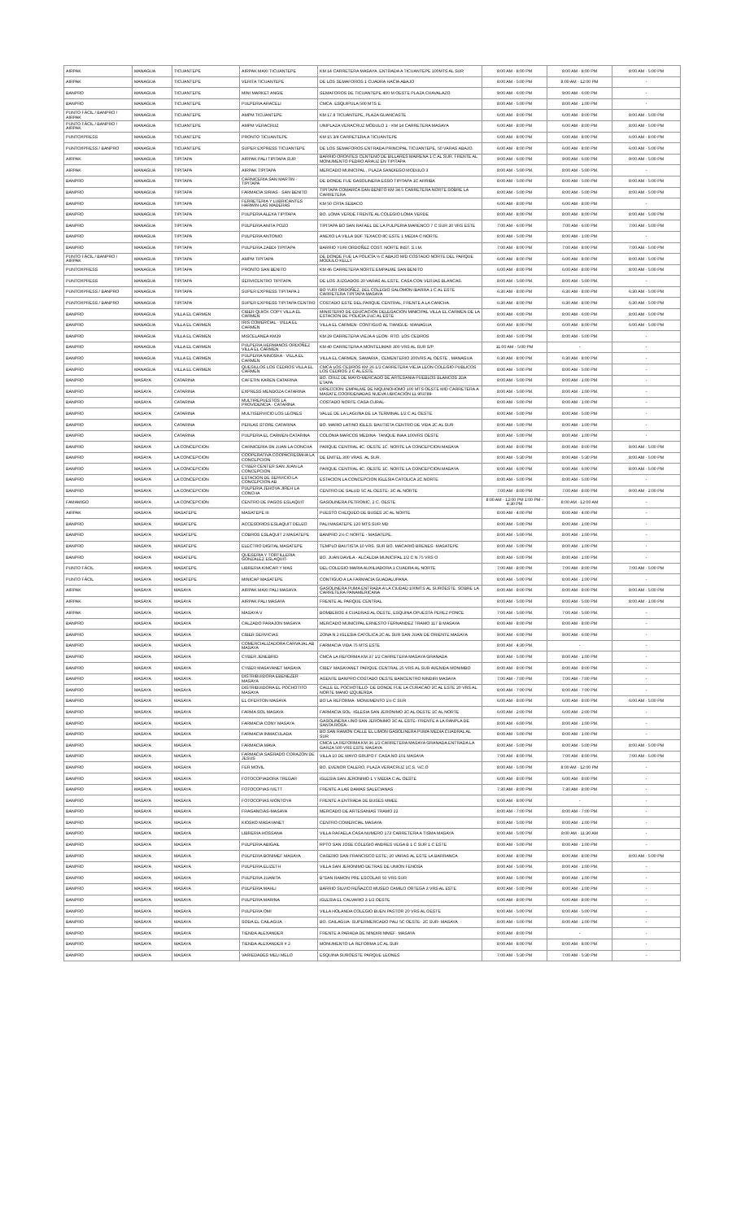| AIRPAK | MANAGUA | TICUANTEPE | AIRPAK MAXI TICUANTEPE | KM 14 CARRETERA MASAYA. ENTRADA A TICUANTEPE 100MTS AL SUR | 8:00 AM - 8:00 PM | 8:00 AM - 8:00 PM | 8:00 AM - 5:00 PM |
| AIRPAK | MANAGUA | TICUANTEPE | VERITA TICUANTEPE | DE LOS SEMAFOROS 1 CUADRA HACIA ABAJO | 8:00 AM - 5:00 PM | 8:00 AM - 12:00 PM | - |
| BANPRO | MANAGUA | TICUANTEPE | MINI MARKET ANGIE | SEMAFOROS DE TICUANTEPE 400 M OESTE PLAZA CHAVALAZO | 9:00 AM - 6:00 PM | 9:00 AM - 6:00 PM | - |
| BANPRO | MANAGUA | TICUANTEPE | PULPERIA ARACELI | CMCA. ESQUIPULA 500 MTS E. | 8:00 AM - 5:00 PM | 8:00 AM - 1:00 PM | - |
| PUNTO FÁCIL / BANPRO / AIRPAK | MANAGUA | TICUANTEPE | AMPM TICUANTEPE | KM 17.8 TICUANTEPE, PLAZA GUANCASTE | 6:00 AM - 8:00 PM | 6:00 AM - 8:00 PM | 8:00 AM - 5:00 PM |
| PUNTO FÁCIL / BANPRO / AIRPAK | MANAGUA | TICUANTEPE | AMPM VERACRUZ | UNIPLAZA VERACRUZ MÓDULO 1 - KM 14 CARRETERA MASAYA | 6:00 AM - 8:00 PM | 6:00 AM - 8:00 PM | 8:00 AM - 5:00 PM |
| PUNTOXPRESS | MANAGUA | TICUANTEPE | PRONTO TICUANTEPE | KM 15 3/4 CARRETERA A TICUANTEPE | 6:00 AM - 8:00 PM | 6:00 AM - 8:00 PM | 6:00 AM - 8:00 PM |
| PUNTOXPRESS / BANPRO | MANAGUA | TICUANTEPE | SUPER EXPRESS TICUANTEPE | DE LOS SEMAFOROS ENTRADA PRINCIPAL TICUANTEPE, 50 VARAS ABAJO. | 6:00 AM - 8:00 PM | 6:00 AM - 8:00 PM | 6:00 AM - 5:00 PM |
| AIRPAK | MANAGUA | TIPITAPA | AIRPAK PALI TIPITAPA SUR | BARRIO ORONTES CENTENO DE BILLARES MAIRENA 1 C AL SUR, FRENTE AL MONUMENTO PEDRO ARAUZ EN TIPITAPA | 9:00 AM - 6:00 PM | 9:00 AM - 6:00 PM | 9:00 AM - 5:00 PM |
| AIRPAK | MANAGUA | TIPITAPA | AIRPAK TIPITAPA | MERCADO MUNICIPAL , PLAZA SANDIEGO MODULO 3 | 8:00 AM - 5:00 PM | 8:00 AM - 5:00 PM | - |
| BANPRO | MANAGUA | TIPITAPA | CARNICERIA SAN MARTIN - TIPITAPA | DE DONDE FUE GASOLINERA ESSO TIPITAPA 1C ARRIBA | 8:00 AM - 5:00 PM | 8:00 AM - 5:00 PM | 8:00 AM - 5:00 PM |
| BANPRO | MANAGUA | TIPITAPA | FARMACIA SIRIAS - SAN BENITO | TIPITAPA COMARCA SAN BENITO KM 34.5 CARRETERA NORTE SOBRE LA CARRETERA | 8:00 AM - 5:00 PM | 8:00 AM - 5:00 PM | 8:00 AM - 5:00 PM |
| BANPRO | MANAGUA | TIPITAPA | FERRETERIA Y LUBRICANTES HARWIN-LAS MADERAS | KM 50 CRTA SEBACO | 6:00 AM - 8:00 PM | 6:00 AM - 8:00 PM | - |
| BANPRO | MANAGUA | TIPITAPA | PULPERIA ALEXA TIPITAPA | BO. LOMA VERDE FRENTE AL COLEGIO LOMA VERDE | 8:00 AM - 8:00 PM | 8:00 AM - 8:00 PM | 8:00 AM - 5:00 PM |
| BANPRO | MANAGUA | TIPITAPA | PULPERIA ANITA POZO | TIPITAPA BO SAN RAFAEL DE LA PULPERIA MARENCO 7 C SUR 20 VRS ESTE | 7:00 AM - 6:00 PM | 7:00 AM - 6:00 PM | 7:00 AM - 5:00 PM |
| BANPRO | MANAGUA | TIPITAPA | PULPERIA ANTONIO | ANEXO LA VILLA DDF TEXACO 8C ESTE 1 MEDIA C NORTE | 8:00 AM - 5:00 PM | 8:00 AM - 1:00 PM | - |
| BANPRO | MANAGUA | TIPITAPA | PULPERIA ZABDI-TIPITAPA | BARRIO YURI ORDOÑEZ COST. NORTE INST. S.I.M. | 7:00 AM - 8:00 PM | 7:00 AM - 8:00 PM | 7:00 AM - 5:00 PM |
| PUNTO FÁCIL / BANPRO / AIRPAK | MANAGUA | TIPITAPA | AMPM TIPITAPA | DE DONDE FUE LA POLICÍA ½ C ABAJO M/D COSTADO NORTE DEL PARQUE MODULO KELLY | 6:00 AM - 8:00 PM | 6:00 AM - 8:00 PM | 8:00 AM - 5:00 PM |
| PUNTOXPRESS | MANAGUA | TIPITAPA | PRONTO SAN BENITO | KM 46 CARRETERA NORTE EMPALME SAN BENITO | 6:00 AM - 8:00 PM | 6:00 AM - 8:00 PM | 8:00 AM - 5:00 PM |
| PUNTOXPRESS | MANAGUA | TIPITAPA | SERVICENTRO TIPITAPA | DE LOS JUZGADOS 20 VARAS AL ESTE, CASA CON VERJAS BLANCAS. | 8:00 AM - 5:00 PM | 8:00 AM - 5:00 PM | - |
| PUNTOXPRESS / BANPRO | MANAGUA | TIPITAPA | SUPER EXPRESS TIPITAPA 2 | BO YURI ORDOÑEZ, DEL COLEGIO SALOMON IBARRA 1 C AL ESTE CARRETERA TIPITAPA MASAYA | 6:30 AM - 8:00 PM | 6:30 AM - 8:00 PM | 6:30 AM - 5:00 PM |
| PUNTOXPRESS / BANPRO | MANAGUA | TIPITAPA | SUPER EXPRESS TIPITAPA CENTRO | COSTADO ESTE DEL PARQUE CENTRAL, FRENTE A LA CANCHA. | 6:30 AM - 8:00 PM | 6:30 AM - 8:00 PM | 6:30 AM - 5:00 PM |
| BANPRO | MANAGUA | VILLA EL CARMEN | CIBER QUICK COPY VILLA EL CARMEN | MINISTERIO DE EDUCACION DELEGACION MINICIPAL VILLA EL CARMEN DE LA ESTACION DE POLICIA 1½C AL ESTE | 8:00 AM - 6:00 PM | 8:00 AM - 6:00 PM | 8:00 AM - 5:00 PM |
| BANPRO | MANAGUA | VILLA EL CARMEN | IRIS COMERCIAL - VILLA EL CARMEN | VILLA EL CARMEN- CONTIGUO AL TIANGUE- MANAGUA | 6:00 AM - 8:00 PM | 6:00 AM - 8:00 PM | 6:00 AM - 5:00 PM |
| BANPRO | MANAGUA | VILLA EL CARMEN | MISCELANEA KM29 | KM 29 CARRETERA VIEJA A LEON- RTO. LOS CEDROS | 8:00 AM - 5:00 PM | 8:00 AM - 5:00 PM | - |
| BANPRO | MANAGUA | VILLA EL CARMEN | PULPERIA HERMANOS ORDOÑEZ VILLA EL CARMEN | KM 40 CARRETERA A MONTELIMAR 300 VRS AL SUR S/P | 11:00 AM - 5:00 PM | - | - |
| BANPRO | MANAGUA | VILLA EL CARMEN | PULPERIA NINOSKA - VILLA EL CARMEN | VILLA EL CARMEN, SAMARIA , CEMENTERIO 200VRS AL OESTE , MANAGUA | 6:30 AM - 8:00 PM | 6:30 AM - 8:00 PM | - |
| BANPRO | MANAGUA | VILLA EL CARMEN | QUESILLOS LOS CEDROS VILLA EL CARMEN | CMCA LOS CEDROS KM 26 1/2 CARRETERA VIEJA LEON COLEGIO PUBLICOS LOS CEDROS 2 C AL ESTE | 8:00 AM - 5:00 PM | 8:00 AM - 5:00 PM | - |
| BANPRO | MASAYA | CATARINA | CAFETIN KAREN CATARINA | BO. CRUZ DE MAYO-MERCADO DE ARTESANIA PUEBLOS BLANCOS 2DA ETAPA | 8:00 AM - 5:00 PM | 8:00 AM - 1:00 PM | - |
| BANPRO | MASAYA | CATARINA | EXPRESS MENDOZA CATARINA | DIRECCION: EMPALME DE NIQUINOHOMO 100 MTS OESTE M/D CARRETERA A MASATE.COORDENADAS NUEVA UBICACIÓN 11.903789- | 8:00 AM - 5:00 PM | 8:00 AM - 1:00 PM | - |
| BANPRO | MASAYA | CATARINA | MULTIREPUESTOS LA PROVIDENCIA - CATARINA | COSTADO NORTE CASA CURAL- | 8:00 AM - 5:00 PM | 8:00 AM - 1:00 PM | - |
| BANPRO | MASAYA | CATARINA | MULTISERVICIO LOS LEONES | VALLE DE LA LAGUNA DE LA TERMINAL 1/2 C AL OESTE. | 8:00 AM - 5:00 PM | 8:00 AM - 5:00 PM | - |
| BANPRO | MASAYA | CATARINA | PERLAS STORE CATARINA | BO. MARIO LATINO IGLES. BAUTISTA CENTRO DE VIDA 2C AL SUR | 8:00 AM - 5:00 PM | 8:00 AM - 1:00 PM | - |
| BANPRO | MASAYA | CATARINA | PULPERIA EL CARMEN-CATARINA | COLONIA MARCOS MEDINA- TANQUE INAA 100VRS OESTE | 8:00 AM - 5:00 PM | 8:00 AM - 1:00 PM | - |
| BANPRO | MASAYA | LA CONCEPCION | CARNICERIA SN JUAN LA CONCHA | PARQUE CENTRAL 4C. OESTE 1C. NORTE LA CONCEPCION MASAYA | 8:00 AM - 8:00 PM | 8:00 AM - 8:00 PM | 8:00 AM - 5:00 PM |
| BANPRO | MASAYA | LA CONCEPCION | COOPERATIVA COOPACRESMHA LA CONCEPCION | DE ENITEL 300 VRAS. AL SUR. | 8:00 AM - 5:30 PM | 8:00 AM - 5:30 PM | 8:00 AM - 5:00 PM |
| BANPRO | MASAYA | LA CONCEPCION | CYBER CENTER SAN JUAN LA CONCEPCION | PARQUE CENTRAL 4C. OESTE 1C. NORTE LA CONCEPCION MASAYA | 8:00 AM - 6:00 PM | 8:00 AM - 6:00 PM | 8:00 AM - 5:00 PM |
| BANPRO | MASAYA | LA CONCEPCION | ESTACION DE SERVICIO LA CONCEPCION AB | ESTACION LA CONCEPCION IGLESIA CATOLICA 2C.NORTE | 8:00 AM - 5:00 PM | 8:00 AM - 5:00 PM | - |
| BANPRO | MASAYA | LA CONCEPCION | PULPERIA JEHOVA JIREH LA CONCHA | CENTRO DE SALUD 5C AL OESTE- 3C AL NORTE | 7:00 AM - 8:00 PM | 7:00 AM - 8:00 PM | 9:00 AM - 2:00 PM |
| FAMAMIGO | MASAYA | LA CONCEPCION | CENTRO DE PAGOS ESLAQUIT | GASOLINERA PETRONIC, 2 C. OESTE | 8:00 AM - 12:00 PM 1:00 PM - 4:30 PM | 8:00 AM - 12:00 AM | - |
| AIRPAK | MASAYA | MASATEPE | MASATEPE III | PUESTO CHEQUEO DE BUSES 2C AL NORTE | 8:00 AM - 4:00 PM | 8:00 AM - 4:00 PM | - |
| BANPRO | MASAYA | MASATEPE | ACCESORIOS ESLAQUIT DELEO | PALI MASATEPE 120 MTS SUR MD | 8:00 AM - 5:00 PM | 8:00 AM - 1:00 PM | - |
| BANPRO | MASAYA | MASATEPE | COBROS ESLAQUIT 2 MASATEPE | BANPRO 2½ C NORTE - MASATEPE. | 8:00 AM - 5:00 PM | 8:00 AM - 1:00 PM | - |
| BANPRO | MASAYA | MASATEPE | ELECTRO DIGITAL MASATEPE | TEMPLO BAUTISTA 10 VRS. SUR BO. MACARIO BRENES- MASATEPE | 8:00 AM - 5:00 PM | 8:00 AM - 1:00 PM | - |
| BANPRO | MASAYA | MASATEPE | QUESERIA Y TORTILLERIA GONZALEZ ESLAQUIT- | BO. JUAN DAVILA - ALCALDIA MUNICIPAL 1/2 C N 75 VRS O | 8:00 AM - 5:00 PM | 8:00 AM - 1:00 PM | - |
| PUNTO FÁCIL | MASAYA | MASATEPE | LIBRERIA KIMCAR Y MAS | DEL COLEGIO MARIA AUXILIADORA 1 CUADRA AL NORTE | 7:00 AM - 8:00 PM | 7:00 AM - 8:00 PM | 7:00 AM - 5:00 PM |
| PUNTO FÁCIL | MASAYA | MASATEPE | MINICAP MASATEPE | CONTIGUO A LA FARMACIA GUADALUPANA | 8:00 AM - 5:00 PM | 8:00 AM - 1:00 PM | - |
| AIRPAK | MASAYA | MASAYA | AIRPAK MAXI PALI MASAYA | GASOLINERA PUMA ENTRADA A LA CIUDAD 100MTS AL SUROESTE. SOBRE LA CARRETERA PANAMERICANA | 8:00 AM - 8:00 PM | 8:00 AM - 8:00 PM | 8:00 AM - 5:00 PM |
| AIRPAK | MASAYA | MASAYA | AIRPAK PALI MASAYA | FRENTE AL PARQUE CENTRAL | 8:00 AM - 5:00 PM | 8:00 AM - 5:00 PM | 8:00 AM - 1:00 PM |
| AIRPAK | MASAYA | MASAYA | MASAYA V | BOMBEROS 4 CUADRAS AL OESTE, ESQUINA OPUESTA PEREZ PONCE | 7:00 AM - 5:00 PM | 7:00 AM - 5:00 PM | - |
| BANPRO | MASAYA | MASAYA | CALZADO PARAJON MASAYA | MERCADO MUNICIPAL ERNESTO FERNANDEZ TRAMO 117 B MASAYA | 8:00 AM - 8:00 PM | 8:00 AM - 8:00 PM | - |
| BANPRO | MASAYA | MASAYA | CIBER SERVICIAS | ZONA N 2 IGLESIA CATOLICA 2C AL SUR SAN JUAN DE ORIENTE MASAYA | 9:00 AM - 6:00 PM | 9:00 AM - 6:00 PM | - |
| BANPRO | MASAYA | MASAYA | COMERCIALIZADORA CARVAJAL AB MASAYA | FARMACIA VIDA 75 MTS ESTE | 8:00 AM - 4:30 PM | - | - |
| BANPRO | MASAYA | MASAYA | CYBER JENEBRID | CMCA LA REFORMA KM 37 1/2 CARRETERA MASAYA GRANADA | 8:00 AM - 5:00 PM | 8:00 AM - 1:00 PM | - |
| BANPRO | MASAYA | MASAYA | CYBER MASAYANET MASAYA | CIBEY MASAYANET PARQUE CENTRAL 25 VRS AL SUR AVENIDA MONIMBO | 8:00 AM - 8:00 PM | 8:00 AM - 8:00 PM | - |
| BANPRO | MASAYA | MASAYA | DISTRIBUIDORA EBENEZER - MASAYA | AGENTE BANPRO COSTADO OESTE BANCENTRO NINDIRI MASAYA | 7:00 AM - 7:00 PM | 7:00 AM - 7:00 PM | - |
| BANPRO | MASAYA | MASAYA | DISTRIBUIDORA EL POCHOTITO MASAYA | CALLE EL POCHOTILLO- DE DONDE FUE LA CURACAO 3C AL ESTE 20 VRS AL NORTE MANO IZQUIERDA | 8:00 AM - 7:00 PM | 8:00 AM - 7:00 PM | - |
| BANPRO | MASAYA | MASAYA | EL OFERTON MASAYA | BO LA REFORMA- MONUMENTO 1½ C SUR | 6:00 AM - 8:00 PM | 6:00 AM - 8:00 PM | 6:00 AM - 5:00 PM |
| BANPRO | MASAYA | MASAYA | FARMA SOL MASAYA | FARMACIA SOL- IGLESIA SAN JERONIMO 2C AL OESTE 1C AL NORTE | 6:00 AM - 2:00 PM | 6:00 AM - 2:00 PM | - |
| BANPRO | MASAYA | MASAYA | FARMACIA CONY MASAYA | GASOLINERA UNO SAN JERONIMO 3C AL ESTE- FRENTE A LA RANPLA DE SANTA ROSA- | 8:00 AM - 6:00 PM | 8:00 AM - 1:00 PM | - |
| BANPRO | MASAYA | MASAYA | FARMACIA INMACULADA | BO SAN RAMON CALLE EL LIMON GASOLINERA PUMA MEDIA CUADRAL AL SUR | 8:00 AM - 5:00 PM | 8:00 AM - 1:00 PM | - |
| BANPRO | MASAYA | MASAYA | FARMACIA MAVA | CMCA LA REFORMA KM 36 1/2 CARRETERA MASAYA GRANADA ENTRADA LA GARZA 500 VRS ESTE MASAYA | 8:00 AM - 5:00 PM | 8:00 AM - 5:00 PM | 8:00 AM - 5:00 PM |
| BANPRO | MASAYA | MASAYA | FARMACIA SAGRADO CORAZON DE JESUS | VILLA 10 DE MAYO GRUPO F CASA NO 101 MASAYA | 7:00 AM - 8:00 PM | 7:00 AM - 8:00 PM | 7:00 AM - 5:00 PM |
| BANPRO | MASAYA | MASAYA | FER MOVIL | BO. EVENOR CALERO, PLAZA VERACRUZ 1C.S. ½C.O | 8:00 AM - 5:00 PM | 8:00 AM - 12:00 PM | - |
| BANPRO | MASAYA | MASAYA | FOTOCOPIADORA TREGAR | IGLESIA SAN JERONIMO 1 Y MEDIA C AL OESTE | 6:00 AM - 8:00 PM | 6:00 AM - 8:00 PM | - |
| BANPRO | MASAYA | MASAYA | FOTOCOPIAS IVETT | FRENTE A LAS DAMAS SALECIANAS | 7:30 AM - 8:00 PM | 7:30 AM - 8:00 PM | - |
| BANPRO | MASAYA | MASAYA | FOTOCOPIAS MONTOYA | FRENTE A ENTRADA DE BUSES MMEE | 8:00 AM - 8:00 PM | - | - |
| BANPRO | MASAYA | MASAYA | FRAGANCIAS-MASAYA | MERCADO DE ARTESANIAS TRAMO 22 | 8:00 AM - 7:00 PM | 8:00 AM - 7:00 PM | - |
| BANPRO | MASAYA | MASAYA | KIOSKO MASAYANET | CENTRO COMERCIAL MASAYA. | 8:00 AM - 5:00 PM | 8:00 AM - 1:00 PM | - |
| BANPRO | MASAYA | MASAYA | LIBRERIA HOSSANA | VILLA RAFAELA CASA NUMERO 173 CARRETERA A TISMA MASAYA | 8:00 AM - 5:00 PM | 8:00 AM - 11:30 AM | - |
| BANPRO | MASAYA | MASAYA | PULPERIA ABIGAIL | RPTO SAN JOSE COLEGIO ANDRES VEGA B 1 C SUR 1 C ESTE | 8:00 AM - 5:00 PM | 8:00 AM - 1:00 PM | - |
| BANPRO | MASAYA | MASAYA | PULPERIA BONIMEF MASAYA | CASERIO SAN FRANCISCO ESTE; 20 VARAS AL ESTE LA BARRANCA | 8:00 AM - 8:00 PM | 8:00 AM - 8:00 PM | 8:00 AM - 5:00 PM |
| BANPRO | MASAYA | MASAYA | PULPERIA ELIZETH | VILLA SAN JERONIMO DETRAS DE UNION FENOSA | 8:00 AM - 5:00 PM | 8:00 AM - 1:00 PM | - |
| BANPRO | MASAYA | MASAYA | PULPERIA JUANITA | B°SAN RAMON PRE ESCOLAR 50 VRS SUR | 8:00 AM - 5:00 PM | 8:00 AM - 1:00 PM | - |
| BANPRO | MASAYA | MASAYA | PULPERIA MAHLI | BARRIO SILVIO REÑAZCO MUSEO CAMILO ORTEGA 3 VRS AL ESTE | 8:00 AM - 5:00 PM | 8:00 AM - 1:00 PM | - |
| BANPRO | MASAYA | MASAYA | PULPERIA MARINA | IGLESIA EL CALVARIO 3 1/2 OESTE | 6:00 AM - 8:00 PM | 6:00 AM - 8:00 PM | - |
| BANPRO | MASAYA | MASAYA | PULPERIA OMI | VILLA HOLANDA COLEGIO BUEN PASTOR 20 VRS AL OESTE | 8:00 AM - 5:00 PM | 8:00 AM - 5:00 PM | - |
| BANPRO | MASAYA | MASAYA | SODA EL CAILAGUA | BO. CAILAGUA- SUPERMERCADO PALI 5C OESTE- 2C SUR- MASAYA | 8:00 AM - 5:00 PM | 8:00 AM - 1:00 PM | - |
| BANPRO | MASAYA | MASAYA | TIENDA ALEXANDER | FRENTE A PARADA DE NINDIRI MMEF- MASAYA | 8:00 AM - 8:00 PM | - | - |
| BANPRO | MASAYA | MASAYA | TIENDA ALEXANDER # 2 | MONUMENTO LA REFORMA 1C AL SUR | 8:00 AM - 8:00 PM | 8:00 AM - 8:00 PM | - |
| BANPRO | MASAYA | MASAYA | VARIEDADES MELI MELO | ESQUINA SUROESTE PARQUE LEONES | 7:00 AM - 5:30 PM | 7:00 AM - 5:30 PM | - |